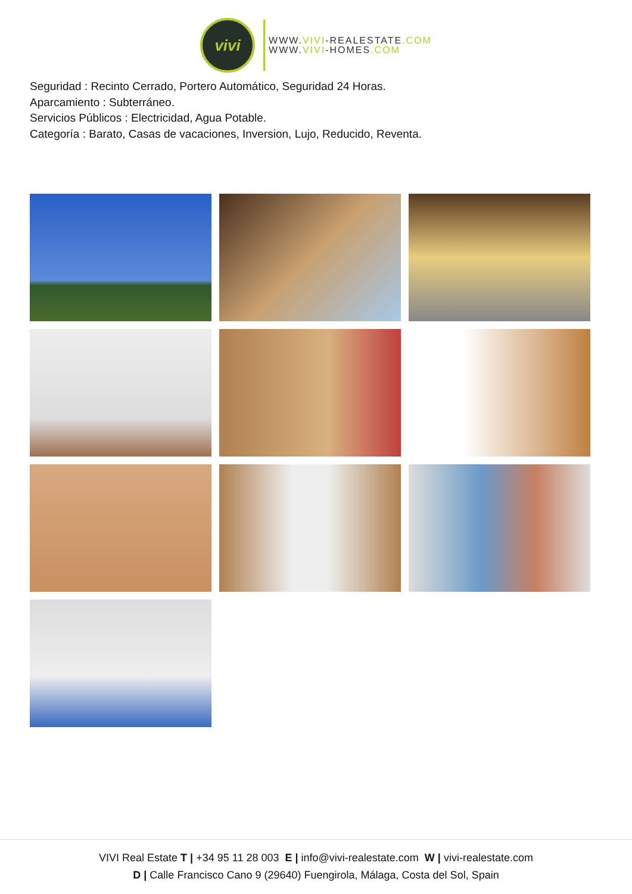vivi
WWW.VIVI-REALESTATE.COM
WWW.VIVI-HOMES.COM
Seguridad : Recinto Cerrado, Portero Automático, Seguridad 24 Horas.
Aparcamiento : Subterráneo.
Servicios Públicos : Electricidad, Agua Potable.
Categoría : Barato, Casas de vacaciones, Inversion, Lujo, Reducido, Reventa.
VIVI Real Estate T | +34 95 11 28 003 E | info@vivi-realestate.com W | vivi-realestate.com
D | Calle Francisco Cano 9 (29640) Fuengirola, Málaga, Costa del Sol, Spain